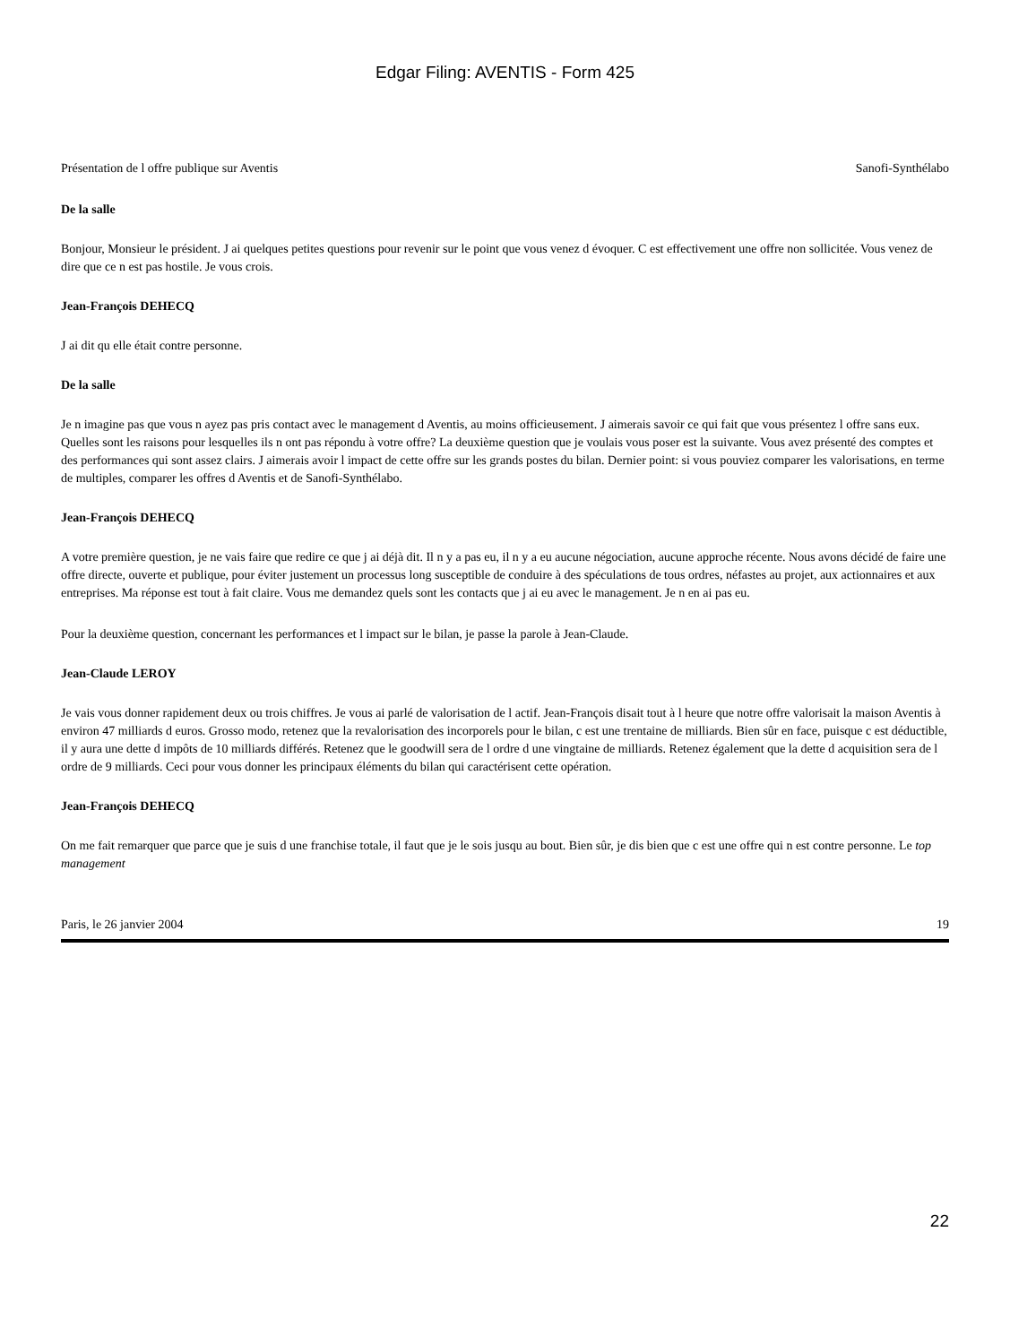Edgar Filing: AVENTIS - Form 425
Présentation de l offre publique sur Aventis Sanofi-Synthélabo
De la salle
Bonjour, Monsieur le président. J ai quelques petites questions pour revenir sur le point que vous venez d évoquer. C est effectivement une offre non sollicitée. Vous venez de dire que ce n est pas hostile. Je vous crois.
Jean-François DEHECQ
J ai dit qu elle était contre personne.
De la salle
Je n imagine pas que vous n ayez pas pris contact avec le management d Aventis, au moins officieusement. J aimerais savoir ce qui fait que vous présentez l offre sans eux. Quelles sont les raisons pour lesquelles ils n ont pas répondu à votre offre? La deuxième question que je voulais vous poser est la suivante. Vous avez présenté des comptes et des performances qui sont assez clairs. J aimerais avoir l impact de cette offre sur les grands postes du bilan. Dernier point: si vous pouviez comparer les valorisations, en terme de multiples, comparer les offres d Aventis et de Sanofi-Synthélabo.
Jean-François DEHECQ
A votre première question, je ne vais faire que redire ce que j ai déjà dit. Il n y a pas eu, il n y a eu aucune négociation, aucune approche récente. Nous avons décidé de faire une offre directe, ouverte et publique, pour éviter justement un processus long susceptible de conduire à des spéculations de tous ordres, néfastes au projet, aux actionnaires et aux entreprises. Ma réponse est tout à fait claire. Vous me demandez quels sont les contacts que j ai eu avec le management. Je n en ai pas eu.
Pour la deuxième question, concernant les performances et l impact sur le bilan, je passe la parole à Jean-Claude.
Jean-Claude LEROY
Je vais vous donner rapidement deux ou trois chiffres. Je vous ai parlé de valorisation de l actif. Jean-François disait tout à l heure que notre offre valorisait la maison Aventis à environ 47 milliards d euros. Grosso modo, retenez que la revalorisation des incorporels pour le bilan, c est une trentaine de milliards. Bien sûr en face, puisque c est déductible, il y aura une dette d impôts de 10 milliards différés. Retenez que le goodwill sera de l ordre d une vingtaine de milliards. Retenez également que la dette d acquisition sera de l ordre de 9 milliards. Ceci pour vous donner les principaux éléments du bilan qui caractérisent cette opération.
Jean-François DEHECQ
On me fait remarquer que parce que je suis d une franchise totale, il faut que je le sois jusqu au bout. Bien sûr, je dis bien que c est une offre qui n est contre personne. Le top management
Paris, le 26 janvier 2004 19
22